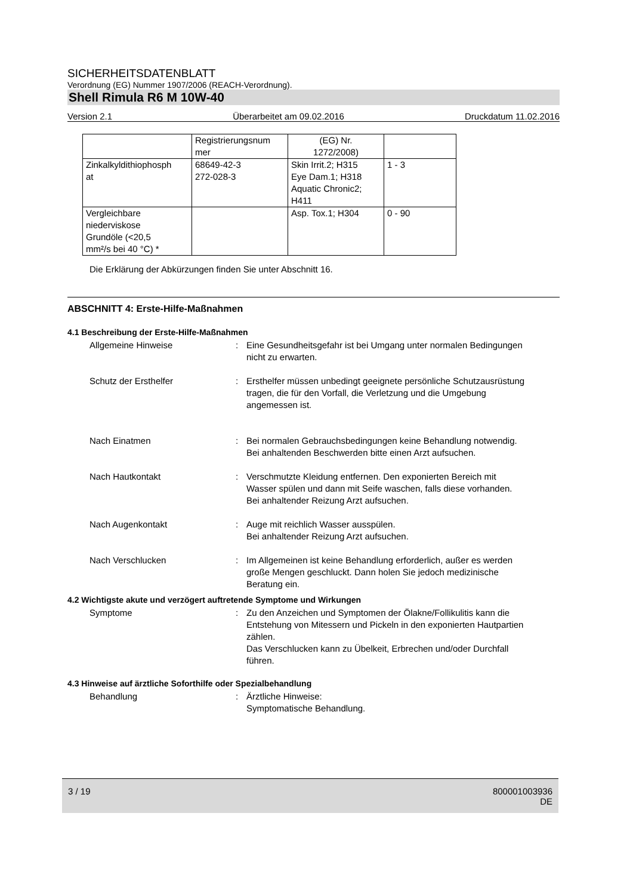SICHERHEITSDATENBLATT
Verordnung (EG) Nummer 1907/2006 (REACH-Verordnung).
Shell Rimula R6 M 10W-40
Version 2.1 Überarbeitet am 09.02.2016 Druckdatum 11.02.2016
| | Registrierungsnum mer | (EG) Nr. 1272/2008) | |
| Zinkalkyldithiophosph at | 68649-42-3 272-028-3 | Skin Irrit.2; H315 Eye Dam.1; H318 Aquatic Chronic2; H411 | 1 - 3 |
| Vergleichbare niederviskose Grundöle (<20,5 mm²/s bei 40 °C) * | | Asp. Tox.1; H304 | 0 - 90 |
Die Erklärung der Abkürzungen finden Sie unter Abschnitt 16.
ABSCHNITT 4: Erste-Hilfe-Maßnahmen
4.1 Beschreibung der Erste-Hilfe-Maßnahmen
Allgemeine Hinweise : Eine Gesundheitsgefahr ist bei Umgang unter normalen Bedingungen nicht zu erwarten.
Schutz der Ersthelfer : Ersthelfer müssen unbedingt geeignete persönliche Schutzausrüstung tragen, die für den Vorfall, die Verletzung und die Umgebung angemessen ist.
Nach Einatmen : Bei normalen Gebrauchsbedingungen keine Behandlung notwendig.
Bei anhaltenden Beschwerden bitte einen Arzt aufsuchen.
Nach Hautkontakt : Verschmutzte Kleidung entfernen. Den exponierten Bereich mit Wasser spülen und dann mit Seife waschen, falls diese vorhanden.
Bei anhaltender Reizung Arzt aufsuchen.
Nach Augenkontakt : Auge mit reichlich Wasser ausspülen.
Bei anhaltender Reizung Arzt aufsuchen.
Nach Verschlucken : Im Allgemeinen ist keine Behandlung erforderlich, außer es werden große Mengen geschluckt. Dann holen Sie jedoch medizinische Beratung ein.
4.2 Wichtigste akute und verzögert auftretende Symptome und Wirkungen
Symptome : Zu den Anzeichen und Symptomen der Ölakne/Follikulitis kann die Entstehung von Mitessern und Pickeln in den exponierten Hautpartien zählen.
Das Verschlucken kann zu Übelkeit, Erbrechen und/oder Durchfall führen.
4.3 Hinweise auf ärztliche Soforthilfe oder Spezialbehandlung
Behandlung : Ärztliche Hinweise:
Symptomatische Behandlung.
3 / 19 800001003936
DE